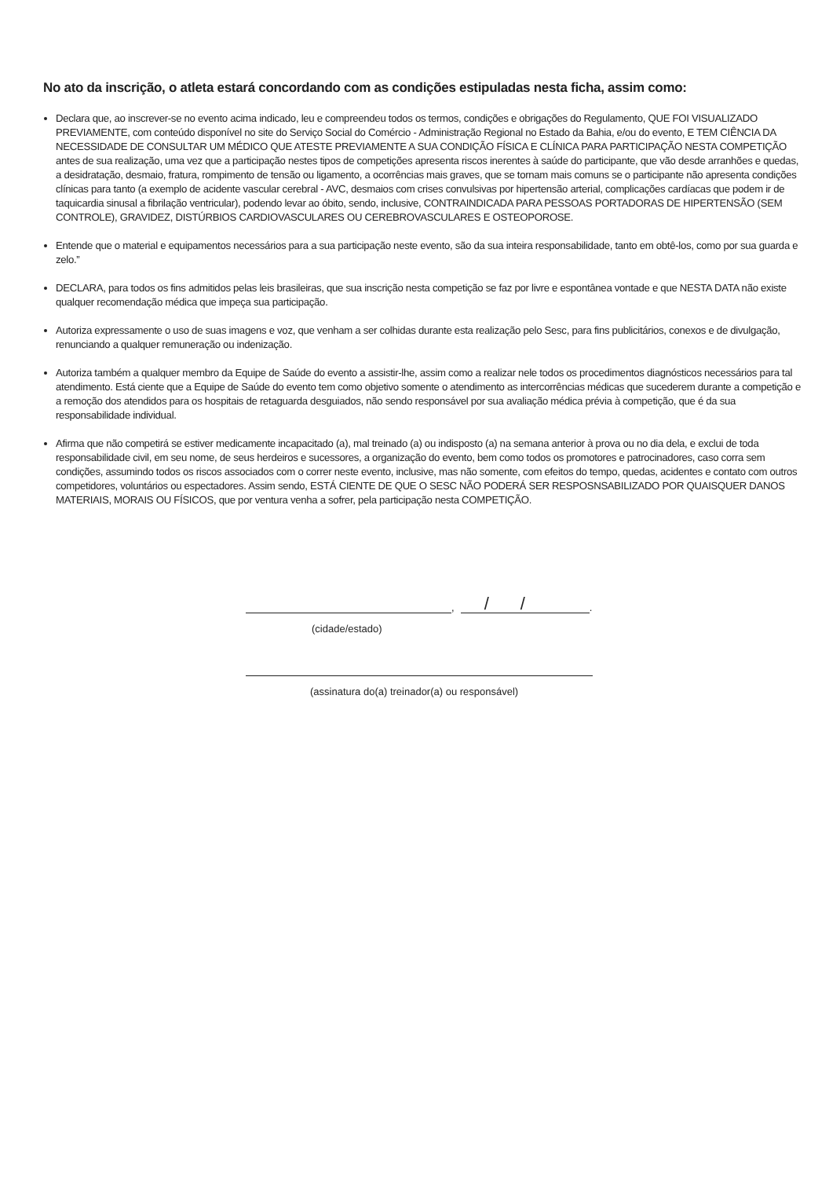No ato da inscrição, o atleta estará concordando com as condições estipuladas nesta ficha, assim como:
Declara que, ao inscrever-se no evento acima indicado, leu e compreendeu todos os termos, condições e obrigações do Regulamento, QUE FOI VISUALIZADO PREVIAMENTE, com conteúdo disponível no site do Serviço Social do Comércio - Administração Regional no Estado da Bahia, e/ou do evento, E TEM CIÊNCIA DA NECESSIDADE DE CONSULTAR UM MÉDICO QUE ATESTE PREVIAMENTE A SUA CONDIÇÃO FÍSICA E CLÍNICA PARA PARTICIPAÇÃO NESTA COMPETIÇÃO antes de sua realização, uma vez que a participação nestes tipos de competições apresenta riscos inerentes à saúde do participante, que vão desde arranhões e quedas, a desidratação, desmaio, fratura, rompimento de tensão ou ligamento, a ocorrências mais graves, que se tornam mais comuns se o participante não apresenta condições clínicas para tanto (a exemplo de acidente vascular cerebral - AVC, desmaios com crises convulsivas por hipertensão arterial, complicações cardíacas que podem ir de taquicardia sinusal a fibrilação ventricular), podendo levar ao óbito, sendo, inclusive, CONTRAINDICADA PARA PESSOAS PORTADORAS DE HIPERTENSÃO (SEM CONTROLE), GRAVIDEZ, DISTÚRBIOS CARDIOVASCULARES OU CEREBROVASCULARES E OSTEOPOROSE.
Entende que o material e equipamentos necessários para a sua participação neste evento, são da sua inteira responsabilidade, tanto em obtê-los, como por sua guarda e zelo.”
DECLARA, para todos os fins admitidos pelas leis brasileiras, que sua inscrição nesta competição se faz por livre e espontânea vontade e que NESTA DATA não existe qualquer recomendação médica que impeça sua participação.
Autoriza expressamente o uso de suas imagens e voz, que venham a ser colhidas durante esta realização pelo Sesc, para fins publicitários, conexos e de divulgação, renunciando a qualquer remuneração ou indenização.
Autoriza também a qualquer membro da Equipe de Saúde do evento a assistir-lhe, assim como a realizar nele todos os procedimentos diagnósticos necessários para tal atendimento. Está ciente que a Equipe de Saúde do evento tem como objetivo somente o atendimento as intercorrências médicas que sucederem durante a competição e a remoção dos atendidos para os hospitais de retaguarda desguiados, não sendo responsável por sua avaliação médica prévia à competição, que é da sua responsabilidade individual.
Afirma que não competirá se estiver medicamente incapacitado (a), mal treinado (a) ou indisposto (a) na semana anterior à prova ou no dia dela, e exclui de toda responsabilidade civil, em seu nome, de seus herdeiros e sucessores, a organização do evento, bem como todos os promotores e patrocinadores, caso corra sem condições, assumindo todos os riscos associados com o correr neste evento, inclusive, mas não somente, com efeitos do tempo, quedas, acidentes e contato com outros competidores, voluntários ou espectadores. Assim sendo, ESTÁ CIENTE DE QUE O SESC NÃO PODERÁ SER RESPOSNSABILIZADO POR QUAISQUER DANOS MATERIAIS, MORAIS OU FÍSICOS, que por ventura venha a sofrer, pela participação nesta COMPETIÇÃO.
,
/ /
.
(cidade/estado)
(assinatura do(a) treinador(a) ou responsável)